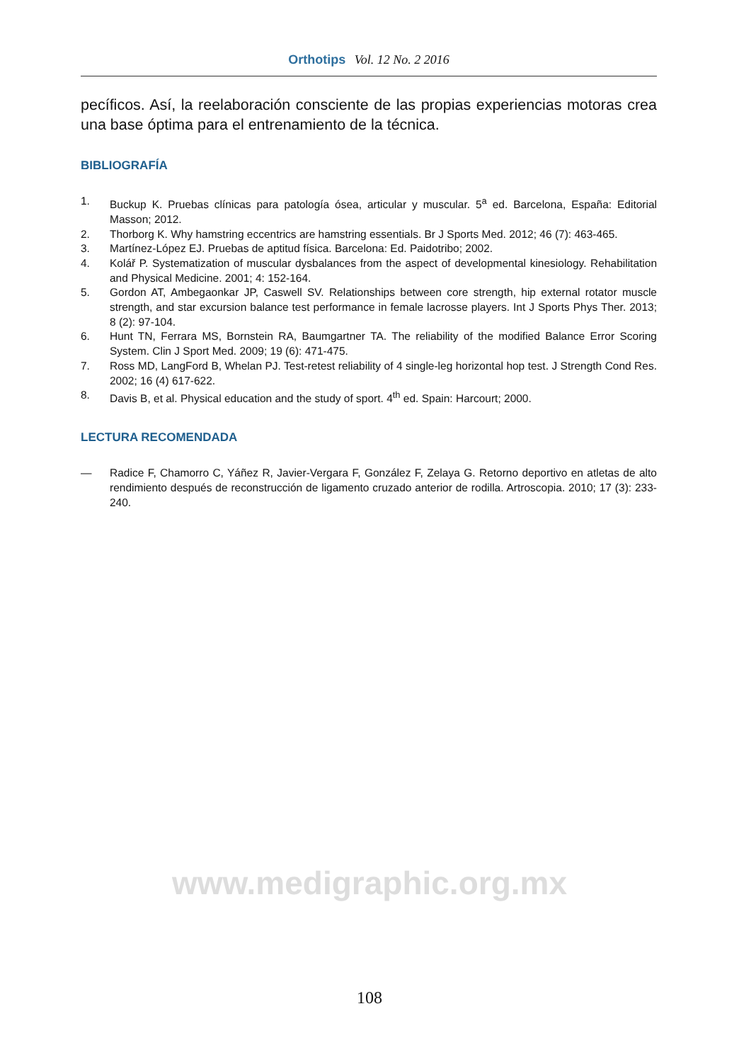Orthotips Vol. 12 No. 2 2016
pecíficos. Así, la reelaboración consciente de las propias experiencias motoras crea una base óptima para el entrenamiento de la técnica.
BIBLIOGRAFÍA
1. Buckup K. Pruebas clínicas para patología ósea, articular y muscular. 5<sup>a</sup> ed. Barcelona, España: Editorial Masson; 2012.
2. Thorborg K. Why hamstring eccentrics are hamstring essentials. Br J Sports Med. 2012; 46 (7): 463-465.
3. Martínez-López EJ. Pruebas de aptitud física. Barcelona: Ed. Paidotribo; 2002.
4. Kolář P. Systematization of muscular dysbalances from the aspect of developmental kinesiology. Rehabilitation and Physical Medicine. 2001; 4: 152-164.
5. Gordon AT, Ambegaonkar JP, Caswell SV. Relationships between core strength, hip external rotator muscle strength, and star excursion balance test performance in female lacrosse players. Int J Sports Phys Ther. 2013; 8 (2): 97-104.
6. Hunt TN, Ferrara MS, Bornstein RA, Baumgartner TA. The reliability of the modified Balance Error Scoring System. Clin J Sport Med. 2009; 19 (6): 471-475.
7. Ross MD, LangFord B, Whelan PJ. Test-retest reliability of 4 single-leg horizontal hop test. J Strength Cond Res. 2002; 16 (4) 617-622.
8. Davis B, et al. Physical education and the study of sport. 4<sup>th</sup> ed. Spain: Harcourt; 2000.
LECTURA RECOMENDADA
— Radice F, Chamorro C, Yáñez R, Javier-Vergara F, González F, Zelaya G. Retorno deportivo en atletas de alto rendimiento después de reconstrucción de ligamento cruzado anterior de rodilla. Artroscopia. 2010; 17 (3): 233-240.
www.medigraphic.org.mx
108